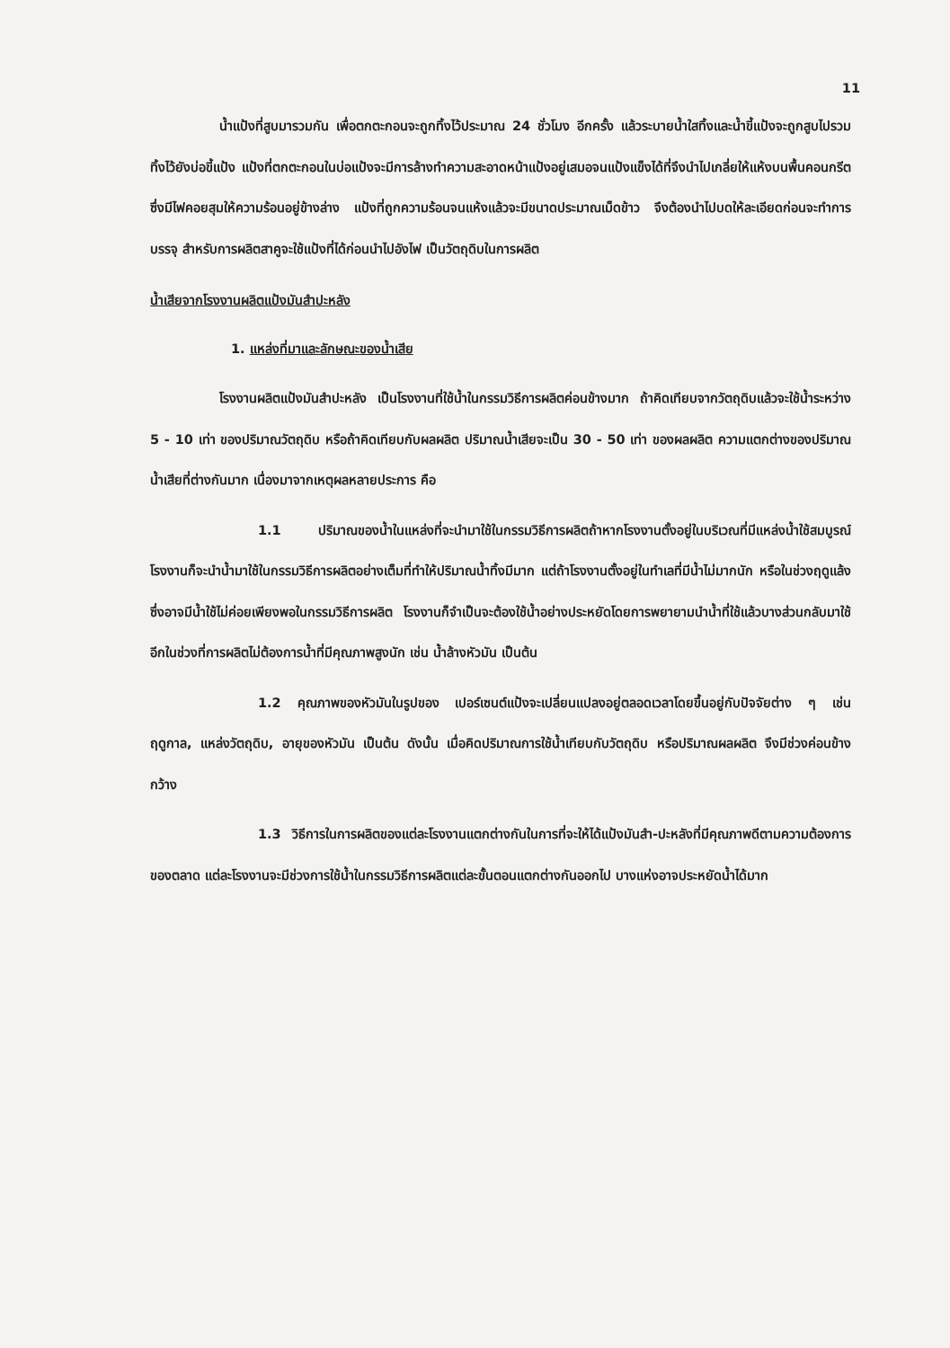11
น้ำแป้งที่สูบมารวมกัน เพื่อตกตะกอนจะถูกทิ้งไว้ประมาณ 24 ชั่วโมง อีกครั้ง แล้วระบายน้ำใสทิ้งและน้ำขี้แป้งจะถูกสูบไปรวมทิ้งไว้ยังบ่อขี้แป้ง แป้งที่ตกตะกอนในบ่อแป้งจะมีการล้างทำความสะอาดหน้าแป้งอยู่เสมอจนแป้งแข็งได้ที่จึงนำไปเกลี่ยให้แห้งบนพื้นคอนกรีต ซึ่งมีไฟคอยสุมให้ความร้อนอยู่ข้างล่าง แป้งที่ถูกความร้อนจนแห้งแล้วจะมีขนาดประมาณเม็ดข้าว จึงต้องนำไปบดให้ละเอียดก่อนจะทำการบรรจุ สำหรับการผลิตสาคูจะใช้แป้งที่ได้ก่อนนำไปอังไฟ เป็นวัตถุดิบในการผลิต
น้ำเสียจากโรงงานผลิตแป้งมันสำปะหลัง
1. แหล่งที่มาและลักษณะของน้ำเสีย
โรงงานผลิตแป้งมันสำปะหลัง เป็นโรงงานที่ใช้น้ำในกรรมวิธีการผลิตค่อนข้างมาก ถ้าคิดเทียบจากวัตถุดิบแล้วจะใช้น้ำระหว่าง 5 - 10 เท่า ของปริมาณวัตถุดิบ หรือถ้าคิดเทียบกับผลผลิต ปริมาณน้ำเสียจะเป็น 30 - 50 เท่า ของผลผลิต ความแตกต่างของปริมาณน้ำเสียที่ต่างกันมาก เนื่องมาจากเหตุผลหลายประการ คือ
1.1 ปริมาณของน้ำในแหล่งที่จะนำมาใช้ในกรรมวิธีการผลิตถ้าหากโรงงานตั้งอยู่ในบริเวณที่มีแหล่งน้ำใช้สมบูรณ์ โรงงานก็จะนำน้ำมาใช้ในกรรมวิธีการผลิตอย่างเต็มที่ทำให้ปริมาณน้ำทิ้งมีมาก แต่ถ้าโรงงานตั้งอยู่ในทำเลที่มีน้ำไม่มากนัก หรือในช่วงฤดูแล้งซึ่งอาจมีน้ำใช้ไม่ค่อยเพียงพอในกรรมวิธีการผลิต โรงงานก็จำเป็นจะต้องใช้น้ำอย่างประหยัดโดยการพยายามนำน้ำที่ใช้แล้วบางส่วนกลับมาใช้อีกในช่วงที่การผลิตไม่ต้องการน้ำที่มีคุณภาพสูงนัก เช่น น้ำล้างหัวมัน เป็นต้น
1.2 คุณภาพของหัวมันในรูปของ เปอร์เซนต์แป้งจะเปลี่ยนแปลงอยู่ตลอดเวลาโดยขึ้นอยู่กับปัจจัยต่าง ๆ เช่น ฤดูกาล, แหล่งวัตถุดิบ, อายุของหัวมัน เป็นต้น ดังนั้น เมื่อคิดปริมาณการใช้น้ำเทียบกับวัตถุดิบ หรือปริมาณผลผลิต จึงมีช่วงค่อนข้างกว้าง
1.3 วิธีการในการผลิตของแต่ละโรงงานแตกต่างกันในการที่จะให้ได้แป้งมันสำ-ปะหลังที่มีคุณภาพดีตามความต้องการของตลาด แต่ละโรงงานจะมีช่วงการใช้น้ำในกรรมวิธีการผลิตแต่ละขั้นตอนแตกต่างกันออกไป บางแห่งอาจประหยัดน้ำได้มาก